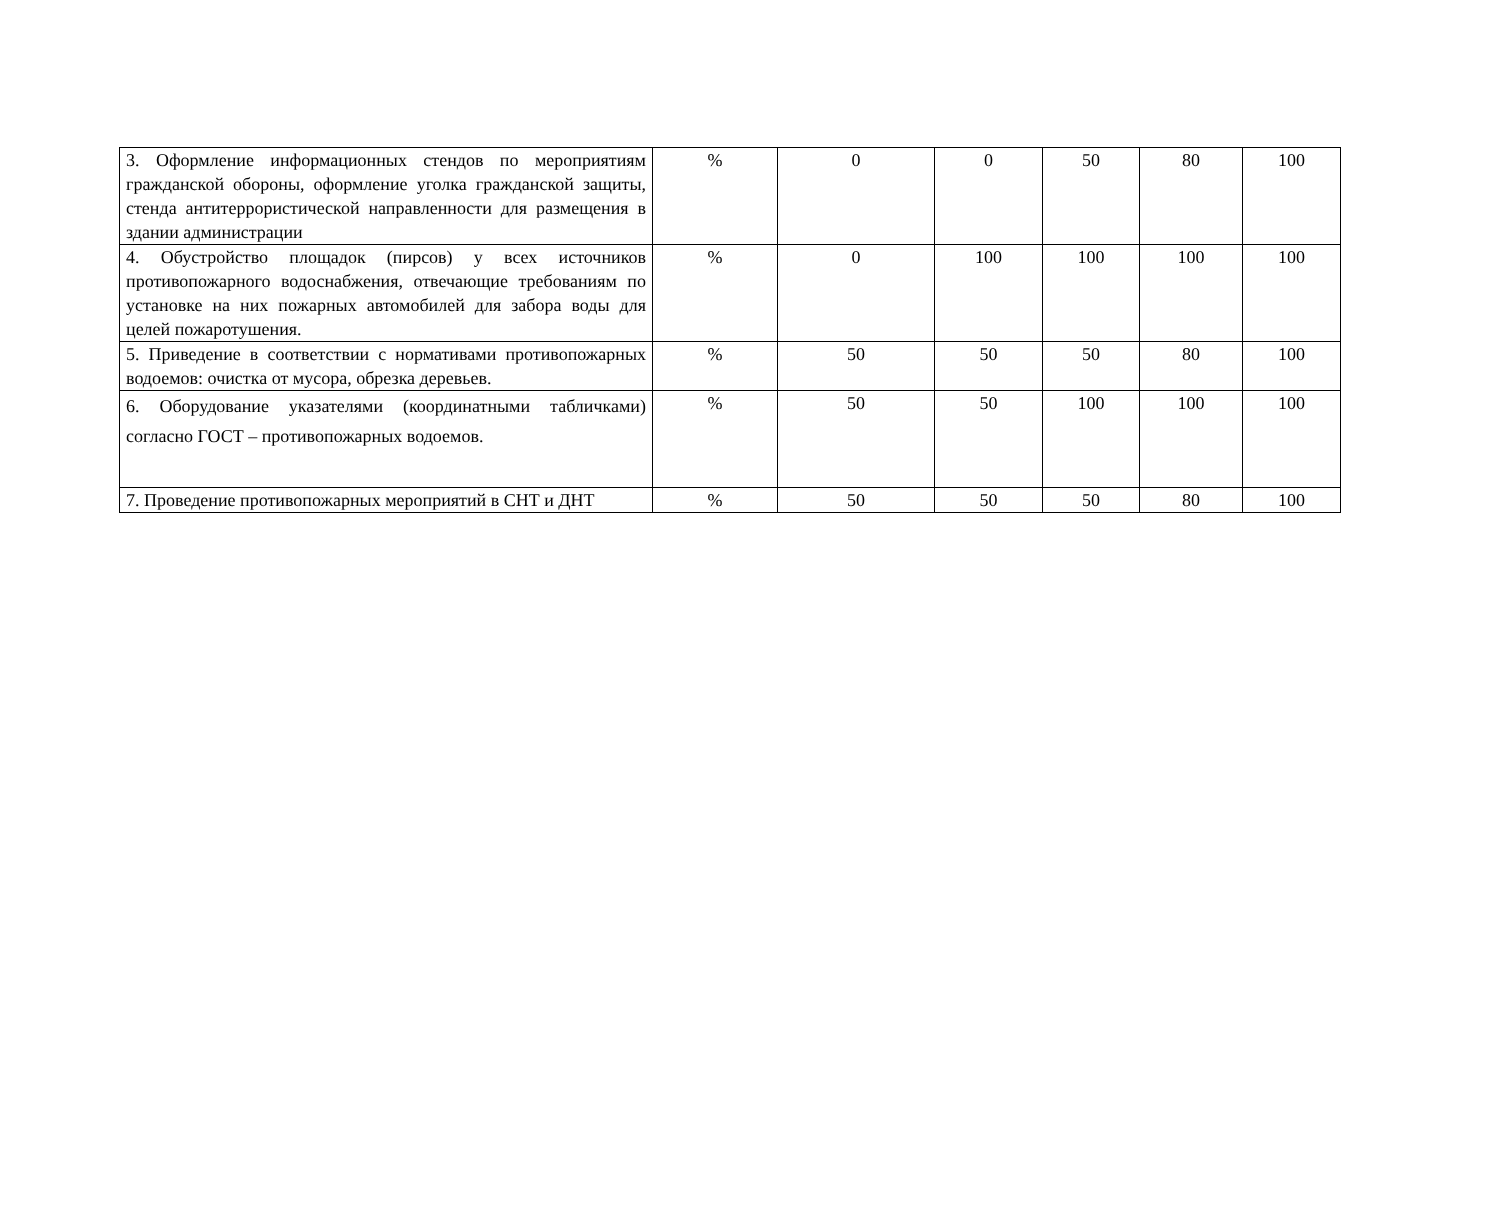| 3. Оформление информационных стендов по мероприятиям гражданской обороны, оформление уголка гражданской защиты, стенда антитеррористической направленности для размещения в здании администрации | % | 0 | 0 | 50 | 80 | 100 |
| 4. Обустройство площадок (пирсов) у всех источников противопожарного водоснабжения, отвечающие требованиям по установке на них пожарных автомобилей для забора воды для целей пожаротушения. | % | 0 | 100 | 100 | 100 | 100 |
| 5. Приведение в соответствии с нормативами противопожарных водоемов: очистка от мусора, обрезка деревьев. | % | 50 | 50 | 50 | 80 | 100 |
| 6. Оборудование указателями (координатными табличками) согласно ГОСТ – противопожарных водоемов. | % | 50 | 50 | 100 | 100 | 100 |
| 7. Проведение противопожарных мероприятий в СНТ и ДНТ | % | 50 | 50 | 50 | 80 | 100 |